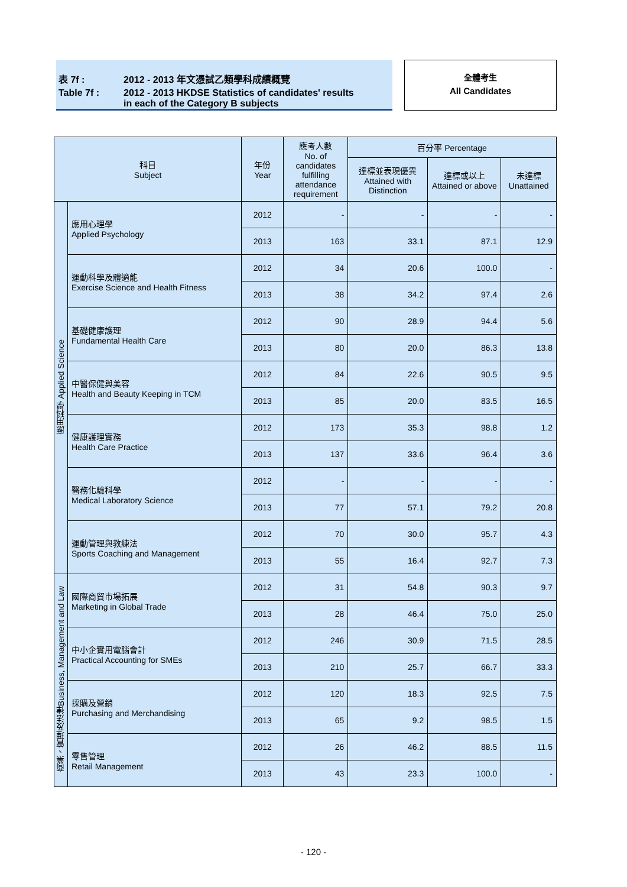| 表 7f : | 2012 - 2013 年文憑試乙類學科成績概覽 |
| Table 7f : | 2012 - 2013 HKDSE Statistics of candidates' results in each of the Category B subjects |
全體考生
All Candidates
| 科目 Subject | | 年份 Year | 應考人數 No. of candidates fulfilling attendance requirement | 百分率 Percentage | | |
| --- | --- | --- | --- | --- | --- | --- |
| | | | | 達標並表現優異 Attained with Distinction | 達標或以上 Attained or above | 未達標 Unattained |
| 應用科學 Applied Science | 應用心理學 Applied Psychology | 2012 | - | - | - | - |
| | | 2013 | 163 | 33.1 | 87.1 | 12.9 |
| | 運動科學及體適能 Exercise Science and Health Fitness | 2012 | 34 | 20.6 | 100.0 | - |
| | | 2013 | 38 | 34.2 | 97.4 | 2.6 |
| | 基礎健康護理 Fundamental Health Care | 2012 | 90 | 28.9 | 94.4 | 5.6 |
| | | 2013 | 80 | 20.0 | 86.3 | 13.8 |
| | 中醫保健與美容 Health and Beauty Keeping in TCM | 2012 | 84 | 22.6 | 90.5 | 9.5 |
| | | 2013 | 85 | 20.0 | 83.5 | 16.5 |
| | 健康護理實務 Health Care Practice | 2012 | 173 | 35.3 | 98.8 | 1.2 |
| | | 2013 | 137 | 33.6 | 96.4 | 3.6 |
| | 醫務化驗科學 Medical Laboratory Science | 2012 | - | - | - | - |
| | | 2013 | 77 | 57.1 | 79.2 | 20.8 |
| | 運動管理與教練法 Sports Coaching and Management | 2012 | 70 | 30.0 | 95.7 | 4.3 |
| | | 2013 | 55 | 16.4 | 92.7 | 7.3 |
| 商業、管理及法律Business, Management and Law | 國際商貿市場拓展 Marketing in Global Trade | 2012 | 31 | 54.8 | 90.3 | 9.7 |
| | | 2013 | 28 | 46.4 | 75.0 | 25.0 |
| | 中小企實用電腦會計 Practical Accounting for SMEs | 2012 | 246 | 30.9 | 71.5 | 28.5 |
| | | 2013 | 210 | 25.7 | 66.7 | 33.3 |
| | 採購及營銷 Purchasing and Merchandising | 2012 | 120 | 18.3 | 92.5 | 7.5 |
| | | 2013 | 65 | 9.2 | 98.5 | 1.5 |
| | 零售管理 Retail Management | 2012 | 26 | 46.2 | 88.5 | 11.5 |
| | | 2013 | 43 | 23.3 | 100.0 | - |
- 120 -